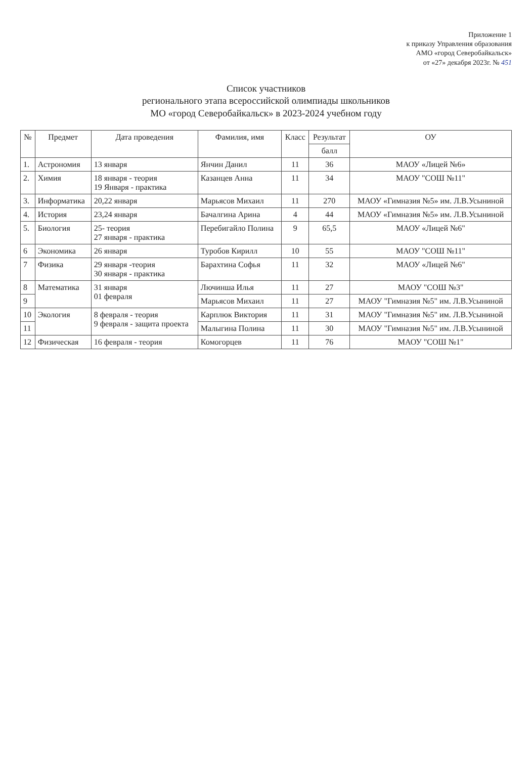Приложение 1
к приказу Управления образования
АМО «город Северобайкальск»
от «27» декабря 2023г. № 451
Список участников
регионального этапа всероссийской олимпиады школьников
МО «город Северобайкальск» в 2023-2024 учебном году
| № | Предмет | Дата проведения | Фамилия, имя | Класс | Результат | ОУ |
| --- | --- | --- | --- | --- | --- | --- |
| | | | | | балл | |
| 1. | Астрономия | 13 января | Янчин Данил | 11 | 36 | МАОУ «Лицей №6» |
| 2. | Химия | 18 января - теория 19 Января - практика | Казанцев Анна | 11 | 34 | МАОУ "СОШ №11" |
| 3. | Информатика | 20,22 января | Марьясов Михаил | 11 | 270 | МАОУ «Гимназия №5» им. Л.В.Усыниной |
| 4. | История | 23,24 января | Бачалгина Арина | 4 | 44 | МАОУ «Гимназия №5» им. Л.В.Усыниной |
| 5. | Биология | 25- теория 27 января - практика | Перебигайло Полина | 9 | 65,5 | МАОУ «Лицей №6" |
| 6 | Экономика | 26 января | Туробов Кирилл | 10 | 55 | МАОУ "СОШ №11" |
| 7 | Физика | 29 января -теория 30 января - практика | Барахтина Софья | 11 | 32 | МАОУ «Лицей №6" |
| 8 | Математика | 31 января 01 февраля | Лючинша Илья | 11 | 27 | МАОУ "СОШ №3" |
| 9 | | | Марьясов Михаил | 11 | 27 | МАОУ "Гимназия №5" им. Л.В.Усыниной |
| 10 | Экология | 8 февраля - теория 9 февраля - защита проекта | Карплюк Виктория | 11 | 31 | МАОУ "Гимназия №5" им. Л.В.Усыниной |
| 11 | | | Малыгина Полина | 11 | 30 | МАОУ "Гимназия №5" им. Л.В.Усыниной |
| 12 | Физическая | 16 февраля - теория | Комогорцев | 11 | 76 | МАОУ "СОШ №1" |